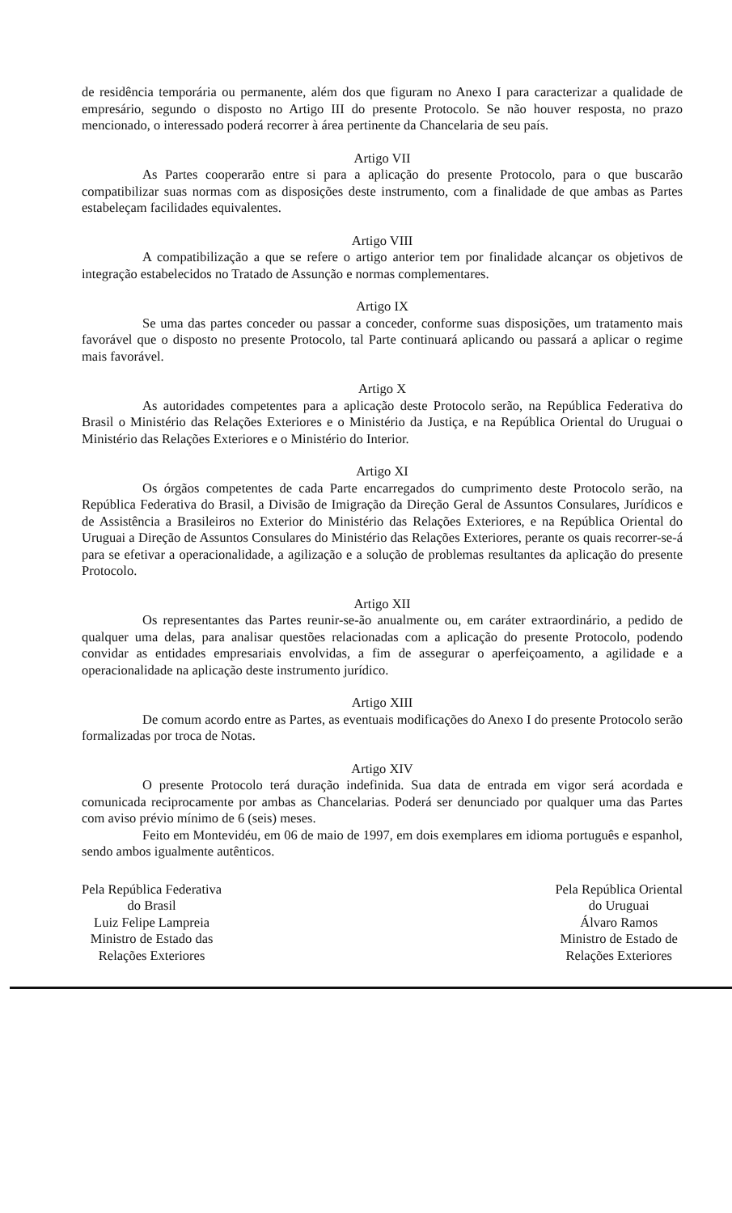de residência temporária ou permanente, além dos que figuram no Anexo I para caracterizar a qualidade de empresário, segundo o disposto no Artigo III do presente Protocolo. Se não houver resposta, no prazo mencionado, o interessado poderá recorrer à área pertinente da Chancelaria de seu país.
Artigo VII
As Partes cooperarão entre si para a aplicação do presente Protocolo, para o que buscarão compatibilizar suas normas com as disposições deste instrumento, com a finalidade de que ambas as Partes estabeleçam facilidades equivalentes.
Artigo VIII
A compatibilização a que se refere o artigo anterior tem por finalidade alcançar os objetivos de integração estabelecidos no Tratado de Assunção e normas complementares.
Artigo IX
Se uma das partes conceder ou passar a conceder, conforme suas disposições, um tratamento mais favorável que o disposto no presente Protocolo, tal Parte continuará aplicando ou passará a aplicar o regime mais favorável.
Artigo X
As autoridades competentes para a aplicação deste Protocolo serão, na República Federativa do Brasil o Ministério das Relações Exteriores e o Ministério da Justiça, e na República Oriental do Uruguai o Ministério das Relações Exteriores e o Ministério do Interior.
Artigo XI
Os órgãos competentes de cada Parte encarregados do cumprimento deste Protocolo serão, na República Federativa do Brasil, a Divisão de Imigração da Direção Geral de Assuntos Consulares, Jurídicos e de Assistência a Brasileiros no Exterior do Ministério das Relações Exteriores, e na República Oriental do Uruguai a Direção de Assuntos Consulares do Ministério das Relações Exteriores, perante os quais recorrer-se-á para se efetivar a operacionalidade, a agilização e a solução de problemas resultantes da aplicação do presente Protocolo.
Artigo XII
Os representantes das Partes reunir-se-ão anualmente ou, em caráter extraordinário, a pedido de qualquer uma delas, para analisar questões relacionadas com a aplicação do presente Protocolo, podendo convidar as entidades empresariais envolvidas, a fim de assegurar o aperfeiçoamento, a agilidade e a operacionalidade na aplicação deste instrumento jurídico.
Artigo XIII
De comum acordo entre as Partes, as eventuais modificações do Anexo I do presente Protocolo serão formalizadas por troca de Notas.
Artigo XIV
O presente Protocolo terá duração indefinida. Sua data de entrada em vigor será acordada e comunicada reciprocamente por ambas as Chancelarias. Poderá ser denunciado por qualquer uma das Partes com aviso prévio mínimo de 6 (seis) meses.
Feito em Montevidéu, em 06 de maio de 1997, em dois exemplares em idioma português e espanhol, sendo ambos igualmente autênticos.
Pela República Federativa
do Brasil
Luiz Felipe Lampreia
Ministro de Estado das
Relações Exteriores
Pela República Oriental
do Uruguai
Álvaro Ramos
Ministro de Estado de
Relações Exteriores